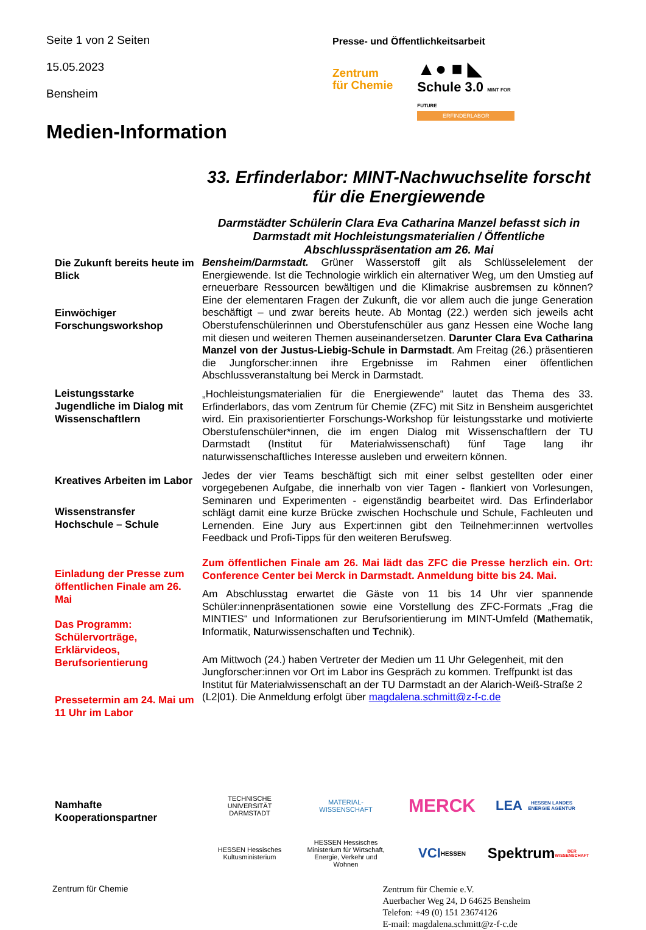Seite 1 von 2 Seiten
15.05.2023
Bensheim
Presse- und Öffentlichkeitsarbeit
Zentrum
für Chemie
▲● ■ ◣
Schule 3.0 MINT FOR FUTURE
ERFINDERLABOR
Medien-Information
33. Erfinderlabor: MINT-Nachwuchselite forscht für die Energiewende
Darmstädter Schülerin Clara Eva Catharina Manzel befasst sich in Darmstadt mit Hochleistungsmaterialien / Öffentliche Abschlusspräsentation am 26. Mai
Die Zukunft bereits heute im Blick
Einwöchiger Forschungsworkshop
Leistungsstarke Jugendliche im Dialog mit Wissenschaftlern
Kreatives Arbeiten im Labor
Wissenstransfer Hochschule – Schule
Einladung der Presse zum öffentlichen Finale am 26. Mai
Das Programm: Schülervorträge, Erklärvideos, Berufsorientierung
Pressetermin am 24. Mai um 11 Uhr im Labor
Namhafte Kooperationspartner
Bensheim/Darmstadt. Grüner Wasserstoff gilt als Schlüsselelement der Energiewende. Ist die Technologie wirklich ein alternativer Weg, um den Umstieg auf erneuerbare Ressourcen bewältigen und die Klimakrise ausbremsen zu können? Eine der elementaren Fragen der Zukunft, die vor allem auch die junge Generation beschäftigt – und zwar bereits heute. Ab Montag (22.) werden sich jeweils acht Oberstufenschülerinnen und Oberstufenschüler aus ganz Hessen eine Woche lang mit diesen und weiteren Themen auseinandersetzen. Darunter Clara Eva Catharina Manzel von der Justus-Liebig-Schule in Darmstadt. Am Freitag (26.) präsentieren die Jungforscher:innen ihre Ergebnisse im Rahmen einer öffentlichen Abschlussveranstaltung bei Merck in Darmstadt.
„Hochleistungsmaterialien für die Energiewende“ lautet das Thema des 33. Erfinderlabors, das vom Zentrum für Chemie (ZFC) mit Sitz in Bensheim ausgerichtet wird. Ein praxisorientierter Forschungs-Workshop für leistungsstarke und motivierte Oberstufenschüler*innen, die im engen Dialog mit Wissenschaftlern der TU Darmstadt (Institut für Materialwissenschaft) fünf Tage lang ihr naturwissenschaftliches Interesse ausleben und erweitern können.
Jedes der vier Teams beschäftigt sich mit einer selbst gestellten oder einer vorgegebenen Aufgabe, die innerhalb von vier Tagen - flankiert von Vorlesungen, Seminaren und Experimenten - eigenständig bearbeitet wird. Das Erfinderlabor schlägt damit eine kurze Brücke zwischen Hochschule und Schule, Fachleuten und Lernenden. Eine Jury aus Expert:innen gibt den Teilnehmer:innen wertvolles Feedback und Profi-Tipps für den weiteren Berufsweg.
Zum öffentlichen Finale am 26. Mai lädt das ZFC die Presse herzlich ein. Ort: Conference Center bei Merck in Darmstadt. Anmeldung bitte bis 24. Mai.
Am Abschlusstag erwartet die Gäste von 11 bis 14 Uhr vier spannende Schüler:innenpräsentationen sowie eine Vorstellung des ZFC-Formats „Frag die MINTIES“ und Informationen zur Berufsorientierung im MINT-Umfeld (Mathematik, Informatik, Naturwissenschaften und Technik).
Am Mittwoch (24.) haben Vertreter der Medien um 11 Uhr Gelegenheit, mit den Jungforscher:innen vor Ort im Labor ins Gespräch zu kommen. Treffpunkt ist das Institut für Materialwissenschaft an der TU Darmstadt an der Alarich-Weiß-Straße 2 (L2|01). Die Anmeldung erfolgt über magdalena.schmitt@z-f-c.de
TECHNISCHE UNIVERSITÄT DARMSTADT
MATERIAL-WISSENSCHAFT
MERCK
LEA
HESSEN LANDES ENERGIE AGENTUR
HESSEN Hessisches Kultusministerium
HESSEN Hessisches Ministerium für Wirtschaft, Energie, Verkehr und Wohnen
VCI HESSEN
Spektrum DER WISSENSCHAFT
Zentrum für Chemie
Zentrum für Chemie e.V.
Auerbacher Weg 24, D 64625 Bensheim
Telefon: +49 (0) 151 23674126
E-mail: magdalena.schmitt@z-f-c.de